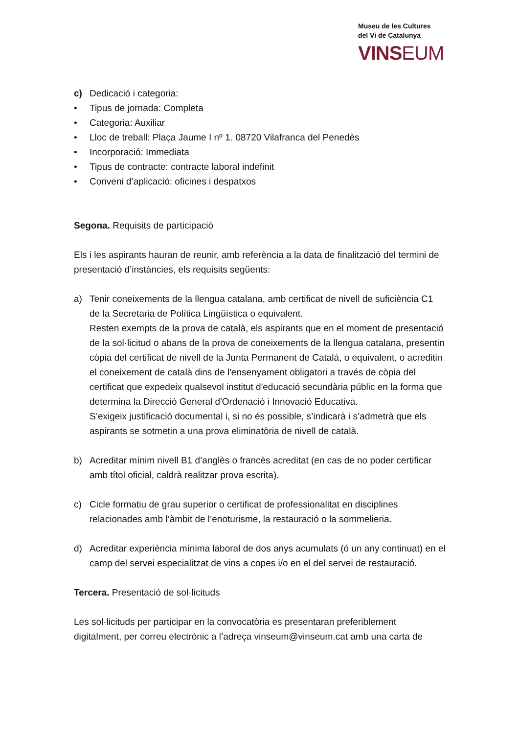Museu de les Cultures
del Vi de Catalunya
VINSEUM
c) Dedicació i categoria:
• Tipus de jornada: Completa
• Categoria: Auxiliar
• Lloc de treball: Plaça Jaume I nº 1. 08720 Vilafranca del Penedès
• Incorporació: Immediata
• Tipus de contracte: contracte laboral indefinit
• Conveni d’aplicació: oficines i despatxos
Segona. Requisits de participació
Els i les aspirants hauran de reunir, amb referència a la data de finalització del termini de presentació d’instàncies, els requisits següents:
a) Tenir coneixements de la llengua catalana, amb certificat de nivell de suficiència C1 de la Secretaria de Política Lingüística o equivalent.
Resten exempts de la prova de català, els aspirants que en el moment de presentació de la sol·licitud o abans de la prova de coneixements de la llengua catalana, presentin còpia del certificat de nivell de la Junta Permanent de Català, o equivalent, o acreditin el coneixement de català dins de l'ensenyament obligatori a través de còpia del certificat que expedeix qualsevol institut d'educació secundària públic en la forma que determina la Direcció General d'Ordenació i Innovació Educativa.
S’exigeix justificació documental i, si no és possible, s’indicarà i s’admetrà que els aspirants se sotmetin a una prova eliminatòria de nivell de català.
b) Acreditar mínim nivell B1 d’anglès o francès acreditat (en cas de no poder certificar amb títol oficial, caldrà realitzar prova escrita).
c) Cicle formatiu de grau superior o certificat de professionalitat en disciplines relacionades amb l’àmbit de l’enoturisme, la restauració o la sommelieria.
d) Acreditar experiència mínima laboral de dos anys acumulats (ó un any continuat) en el camp del servei especialitzat de vins a copes i/o en el del servei de restauració.
Tercera. Presentació de sol·licituds
Les sol·licituds per participar en la convocatòria es presentaran preferiblement digitalment, per correu electrònic a l’adreça vinseum@vinseum.cat amb una carta de